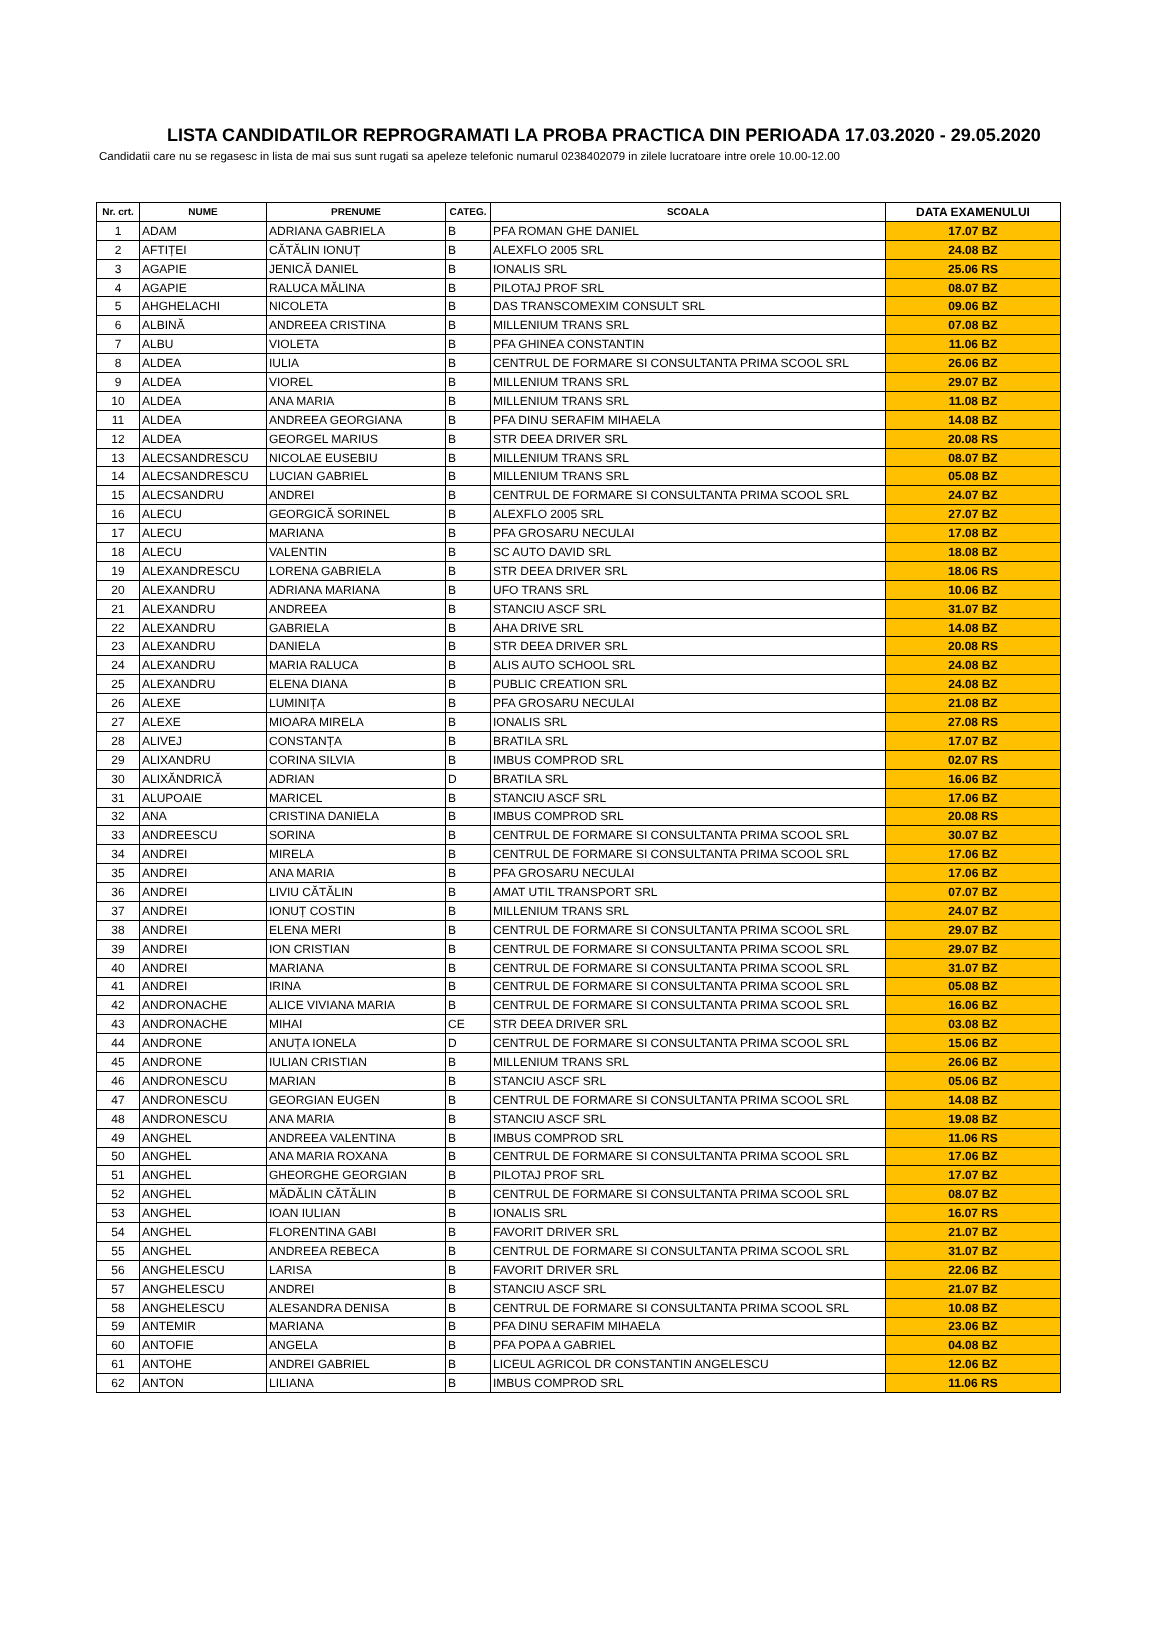LISTA CANDIDATILOR REPROGRAMATI LA PROBA PRACTICA DIN PERIOADA 17.03.2020 - 29.05.2020
Candidatii care nu se regasesc in lista de mai sus sunt rugati sa apeleze telefonic numarul 0238402079 in zilele lucratoare intre orele 10.00-12.00
| Nr. crt. | NUME | PRENUME | CATEG. | SCOALA | DATA EXAMENULUI |
| --- | --- | --- | --- | --- | --- |
| 1 | ADAM | ADRIANA GABRIELA | B | PFA ROMAN GHE DANIEL | 17.07 BZ |
| 2 | AFTIȚEI | CĂTĂLIN IONUȚ | B | ALEXFLO 2005 SRL | 24.08 BZ |
| 3 | AGAPIE | JENICĂ DANIEL | B | IONALIS SRL | 25.06 RS |
| 4 | AGAPIE | RALUCA MĂLINA | B | PILOTAJ PROF SRL | 08.07 BZ |
| 5 | AHGHELACHI | NICOLETA | B | DAS TRANSCOMEXIM CONSULT SRL | 09.06 BZ |
| 6 | ALBINĂ | ANDREEA CRISTINA | B | MILLENIUM TRANS SRL | 07.08 BZ |
| 7 | ALBU | VIOLETA | B | PFA GHINEA CONSTANTIN | 11.06 BZ |
| 8 | ALDEA | IULIA | B | CENTRUL DE FORMARE SI CONSULTANTA PRIMA SCOOL SRL | 26.06 BZ |
| 9 | ALDEA | VIOREL | B | MILLENIUM TRANS SRL | 29.07 BZ |
| 10 | ALDEA | ANA MARIA | B | MILLENIUM TRANS SRL | 11.08 BZ |
| 11 | ALDEA | ANDREEA GEORGIANA | B | PFA DINU SERAFIM MIHAELA | 14.08 BZ |
| 12 | ALDEA | GEORGEL MARIUS | B | STR DEEA DRIVER SRL | 20.08 RS |
| 13 | ALECSANDRESCU | NICOLAE EUSEBIU | B | MILLENIUM TRANS SRL | 08.07 BZ |
| 14 | ALECSANDRESCU | LUCIAN GABRIEL | B | MILLENIUM TRANS SRL | 05.08 BZ |
| 15 | ALECSANDRU | ANDREI | B | CENTRUL DE FORMARE SI CONSULTANTA PRIMA SCOOL SRL | 24.07 BZ |
| 16 | ALECU | GEORGICĂ SORINEL | B | ALEXFLO 2005 SRL | 27.07 BZ |
| 17 | ALECU | MARIANA | B | PFA GROSARU NECULAI | 17.08 BZ |
| 18 | ALECU | VALENTIN | B | SC AUTO DAVID SRL | 18.08 BZ |
| 19 | ALEXANDRESCU | LORENA GABRIELA | B | STR DEEA DRIVER SRL | 18.06 RS |
| 20 | ALEXANDRU | ADRIANA MARIANA | B | UFO TRANS SRL | 10.06 BZ |
| 21 | ALEXANDRU | ANDREEA | B | STANCIU ASCF SRL | 31.07 BZ |
| 22 | ALEXANDRU | GABRIELA | B | AHA DRIVE SRL | 14.08 BZ |
| 23 | ALEXANDRU | DANIELA | B | STR DEEA DRIVER SRL | 20.08 RS |
| 24 | ALEXANDRU | MARIA RALUCA | B | ALIS AUTO SCHOOL SRL | 24.08 BZ |
| 25 | ALEXANDRU | ELENA DIANA | B | PUBLIC CREATION SRL | 24.08 BZ |
| 26 | ALEXE | LUMINIȚA | B | PFA GROSARU NECULAI | 21.08 BZ |
| 27 | ALEXE | MIOARA MIRELA | B | IONALIS SRL | 27.08 RS |
| 28 | ALIVEJ | CONSTANȚA | B | BRATILA SRL | 17.07 BZ |
| 29 | ALIXANDRU | CORINA SILVIA | B | IMBUS COMPROD SRL | 02.07 RS |
| 30 | ALIXĂNDRICĂ | ADRIAN | D | BRATILA SRL | 16.06 BZ |
| 31 | ALUPOAIE | MARICEL | B | STANCIU ASCF SRL | 17.06 BZ |
| 32 | ANA | CRISTINA DANIELA | B | IMBUS COMPROD SRL | 20.08 RS |
| 33 | ANDREESCU | SORINA | B | CENTRUL DE FORMARE SI CONSULTANTA PRIMA SCOOL SRL | 30.07 BZ |
| 34 | ANDREI | MIRELA | B | CENTRUL DE FORMARE SI CONSULTANTA PRIMA SCOOL SRL | 17.06 BZ |
| 35 | ANDREI | ANA MARIA | B | PFA GROSARU NECULAI | 17.06 BZ |
| 36 | ANDREI | LIVIU CĂTĂLIN | B | AMAT UTIL TRANSPORT SRL | 07.07 BZ |
| 37 | ANDREI | IONUȚ COSTIN | B | MILLENIUM TRANS SRL | 24.07 BZ |
| 38 | ANDREI | ELENA MERI | B | CENTRUL DE FORMARE SI CONSULTANTA PRIMA SCOOL SRL | 29.07 BZ |
| 39 | ANDREI | ION CRISTIAN | B | CENTRUL DE FORMARE SI CONSULTANTA PRIMA SCOOL SRL | 29.07 BZ |
| 40 | ANDREI | MARIANA | B | CENTRUL DE FORMARE SI CONSULTANTA PRIMA SCOOL SRL | 31.07 BZ |
| 41 | ANDREI | IRINA | B | CENTRUL DE FORMARE SI CONSULTANTA PRIMA SCOOL SRL | 05.08 BZ |
| 42 | ANDRONACHE | ALICE VIVIANA MARIA | B | CENTRUL DE FORMARE SI CONSULTANTA PRIMA SCOOL SRL | 16.06 BZ |
| 43 | ANDRONACHE | MIHAI | CE | STR DEEA DRIVER SRL | 03.08 BZ |
| 44 | ANDRONE | ANUȚA IONELA | D | CENTRUL DE FORMARE SI CONSULTANTA PRIMA SCOOL SRL | 15.06 BZ |
| 45 | ANDRONE | IULIAN CRISTIAN | B | MILLENIUM TRANS SRL | 26.06 BZ |
| 46 | ANDRONESCU | MARIAN | B | STANCIU ASCF SRL | 05.06 BZ |
| 47 | ANDRONESCU | GEORGIAN EUGEN | B | CENTRUL DE FORMARE SI CONSULTANTA PRIMA SCOOL SRL | 14.08 BZ |
| 48 | ANDRONESCU | ANA MARIA | B | STANCIU ASCF SRL | 19.08 BZ |
| 49 | ANGHEL | ANDREEA VALENTINA | B | IMBUS COMPROD SRL | 11.06 RS |
| 50 | ANGHEL | ANA MARIA ROXANA | B | CENTRUL DE FORMARE SI CONSULTANTA PRIMA SCOOL SRL | 17.06 BZ |
| 51 | ANGHEL | GHEORGHE GEORGIAN | B | PILOTAJ PROF SRL | 17.07 BZ |
| 52 | ANGHEL | MĂDĂLIN CĂTĂLIN | B | CENTRUL DE FORMARE SI CONSULTANTA PRIMA SCOOL SRL | 08.07 BZ |
| 53 | ANGHEL | IOAN IULIAN | B | IONALIS SRL | 16.07 RS |
| 54 | ANGHEL | FLORENTINA GABI | B | FAVORIT DRIVER SRL | 21.07 BZ |
| 55 | ANGHEL | ANDREEA REBECA | B | CENTRUL DE FORMARE SI CONSULTANTA PRIMA SCOOL SRL | 31.07 BZ |
| 56 | ANGHELESCU | LARISA | B | FAVORIT DRIVER SRL | 22.06 BZ |
| 57 | ANGHELESCU | ANDREI | B | STANCIU ASCF SRL | 21.07 BZ |
| 58 | ANGHELESCU | ALESANDRA DENISA | B | CENTRUL DE FORMARE SI CONSULTANTA PRIMA SCOOL SRL | 10.08 BZ |
| 59 | ANTEMIR | MARIANA | B | PFA DINU SERAFIM MIHAELA | 23.06 BZ |
| 60 | ANTOFIE | ANGELA | B | PFA POPA A GABRIEL | 04.08 BZ |
| 61 | ANTOHE | ANDREI GABRIEL | B | LICEUL AGRICOL DR CONSTANTIN ANGELESCU | 12.06 BZ |
| 62 | ANTON | LILIANA | B | IMBUS COMPROD SRL | 11.06 RS |